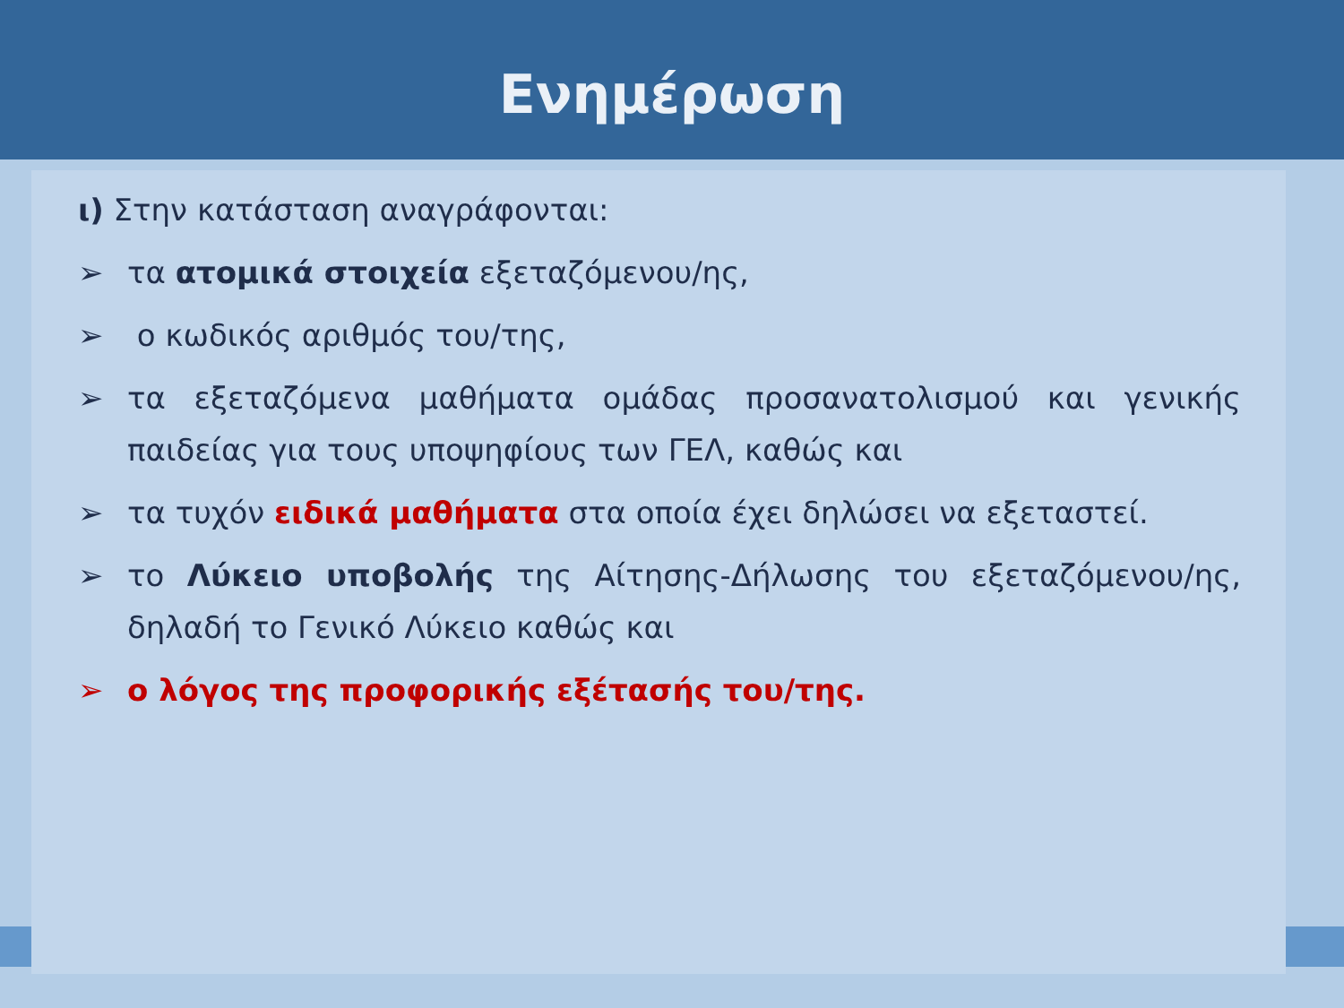Ενημέρωση
ι) Στην κατάσταση αναγράφονται:
➢ τα ατομικά στοιχεία εξεταζόμενου/ης,
➢ ο κωδικός αριθμός του/της,
➢ τα εξεταζόμενα μαθήματα ομάδας προσανατολισμού και γενικής παιδείας για τους υποψηφίους των ΓΕΛ, καθώς και
➢ τα τυχόν ειδικά μαθήματα στα οποία έχει δηλώσει να εξεταστεί.
➢ το Λύκειο υποβολής της Αίτησης-Δήλωσης του εξεταζόμενου/ης, δηλαδή το Γενικό Λύκειο καθώς και
➢ ο λόγος της προφορικής εξέτασής του/της.